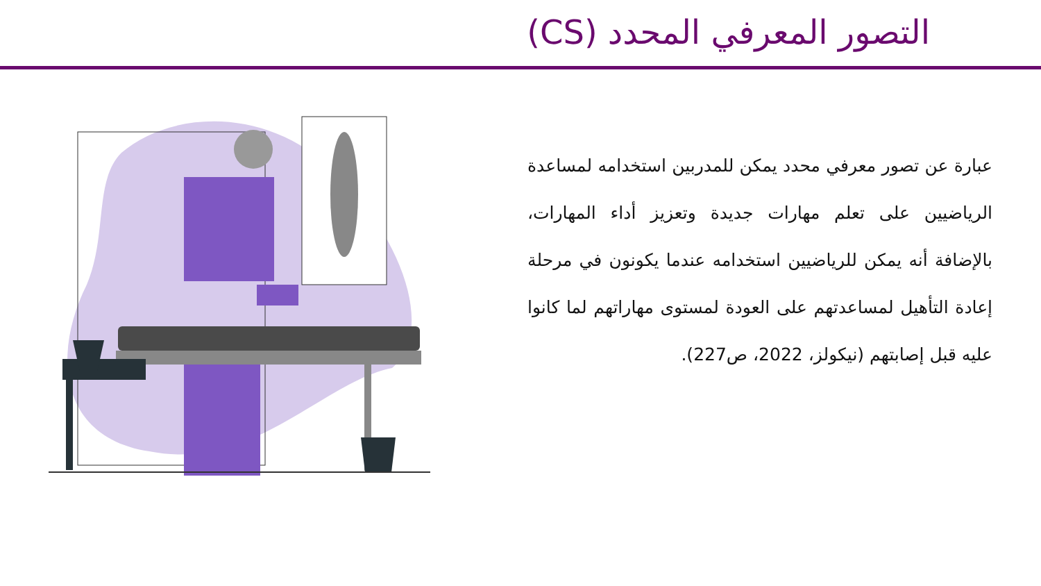التصور المعرفي المحدد (CS)
عبارة عن تصور معرفي محدد يمكن للمدربين استخدامه لمساعدة الرياضيين على تعلم مهارات جديدة وتعزيز أداء المهارات، بالإضافة أنه يمكن للرياضيين استخدامه عندما يكونون في مرحلة إعادة التأهيل لمساعدتهم على العودة لمستوى مهاراتهم لما كانوا عليه قبل إصابتهم (نيكولز، 2022، ص227).